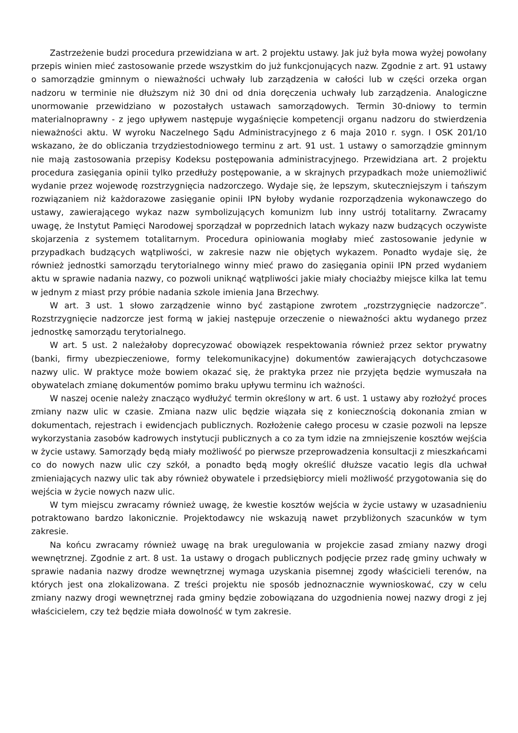Zastrzeżenie budzi procedura przewidziana w art. 2 projektu ustawy. Jak już była mowa wyżej powołany przepis winien mieć zastosowanie przede wszystkim do już funkcjonujących nazw. Zgodnie z art. 91 ustawy o samorządzie gminnym o nieważności uchwały lub zarządzenia w całości lub w części orzeka organ nadzoru w terminie nie dłuższym niż 30 dni od dnia doręczenia uchwały lub zarządzenia. Analogiczne unormowanie przewidziano w pozostałych ustawach samorządowych. Termin 30-dniowy to termin materialnoprawny - z jego upływem następuje wygaśnięcie kompetencji organu nadzoru do stwierdzenia nieważności aktu. W wyroku Naczelnego Sądu Administracyjnego z 6 maja 2010 r. sygn. I OSK 201/10 wskazano, że do obliczania trzydziestodniowego terminu z art. 91 ust. 1 ustawy o samorządzie gminnym nie mają zastosowania przepisy Kodeksu postępowania administracyjnego. Przewidziana art. 2 projektu procedura zasięgania opinii tylko przedłuży postępowanie, a w skrajnych przypadkach może uniemożliwić wydanie przez wojewodę rozstrzygnięcia nadzorczego. Wydaje się, że lepszym, skuteczniejszym i tańszym rozwiązaniem niż każdorazowe zasięganie opinii IPN byłoby wydanie rozporządzenia wykonawczego do ustawy, zawierającego wykaz nazw symbolizujących komunizm lub inny ustrój totalitarny. Zwracamy uwagę, że Instytut Pamięci Narodowej sporządzał w poprzednich latach wykazy nazw budzących oczywiste skojarzenia z systemem totalitarnym. Procedura opiniowania mogłaby mieć zastosowanie jedynie w przypadkach budzących wątpliwości, w zakresie nazw nie objętych wykazem. Ponadto wydaje się, że również jednostki samorządu terytorialnego winny mieć prawo do zasięgania opinii IPN przed wydaniem aktu w sprawie nadania nazwy, co pozwoli uniknąć wątpliwości jakie miały chociażby miejsce kilka lat temu w jednym z miast przy próbie nadania szkole imienia Jana Brzechwy.
W art. 3 ust. 1 słowo zarządzenie winno być zastąpione zwrotem „rozstrzygnięcie nadzorcze”. Rozstrzygnięcie nadzorcze jest formą w jakiej następuje orzeczenie o nieważności aktu wydanego przez jednostkę samorządu terytorialnego.
W art. 5 ust. 2 należałoby doprecyzować obowiązek respektowania również przez sektor prywatny (banki, firmy ubezpieczeniowe, formy telekomunikacyjne) dokumentów zawierających dotychczasowe nazwy ulic. W praktyce może bowiem okazać się, że praktyka przez nie przyjęta będzie wymuszała na obywatelach zmianę dokumentów pomimo braku upływu terminu ich ważności.
W naszej ocenie należy znacząco wydłużyć termin określony w art. 6 ust. 1 ustawy aby rozłożyć proces zmiany nazw ulic w czasie. Zmiana nazw ulic będzie wiązała się z koniecznością dokonania zmian w dokumentach, rejestrach i ewidencjach publicznych. Rozłożenie całego procesu w czasie pozwoli na lepsze wykorzystania zasobów kadrowych instytucji publicznych a co za tym idzie na zmniejszenie kosztów wejścia w życie ustawy. Samorządy będą miały możliwość po pierwsze przeprowadzenia konsultacji z mieszkańcami co do nowych nazw ulic czy szkół, a ponadto będą mogły określić dłuższe vacatio legis dla uchwał zmieniających nazwy ulic tak aby również obywatele i przedsiębiorcy mieli możliwość przygotowania się do wejścia w życie nowych nazw ulic.
W tym miejscu zwracamy również uwagę, że kwestie kosztów wejścia w życie ustawy w uzasadnieniu potraktowano bardzo lakonicznie. Projektodawcy nie wskazują nawet przybliżonych szacunków w tym zakresie.
Na końcu zwracamy również uwagę na brak uregulowania w projekcie zasad zmiany nazwy drogi wewnętrznej. Zgodnie z art. 8 ust. 1a ustawy o drogach publicznych podjęcie przez radę gminy uchwały w sprawie nadania nazwy drodze wewnętrznej wymaga uzyskania pisemnej zgody właścicieli terenów, na których jest ona zlokalizowana. Z treści projektu nie sposób jednoznacznie wywnioskować, czy w celu zmiany nazwy drogi wewnętrznej rada gminy będzie zobowiązana do uzgodnienia nowej nazwy drogi z jej właścicielem, czy też będzie miała dowolność w tym zakresie.